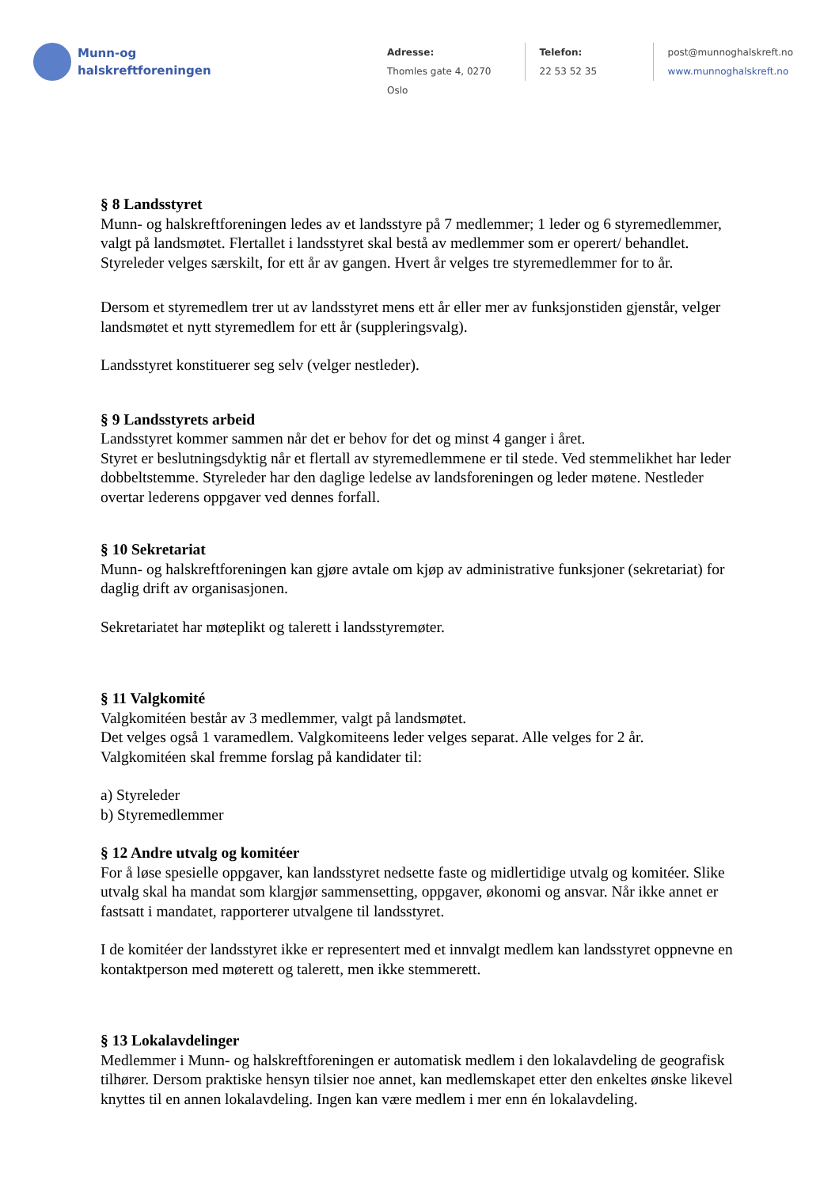Munn-og
halskreftforeningen
Adresse:
Thomles gate 4, 0270 Oslo
Telefon:
22 53 52 35
post@munnoghalskreft.no
www.munnoghalskreft.no
§ 8 Landsstyret
Munn- og halskreftforeningen ledes av et landsstyre på 7 medlemmer; 1 leder og 6 styremedlemmer, valgt på landsmøtet. Flertallet i landsstyret skal bestå av medlemmer som er operert/ behandlet. Styreleder velges særskilt, for ett år av gangen. Hvert år velges tre styremedlemmer for to år.
Dersom et styremedlem trer ut av landsstyret mens ett år eller mer av funksjonstiden gjenstår, velger landsmøtet et nytt styremedlem for ett år (suppleringsvalg).
Landsstyret konstituerer seg selv (velger nestleder).
§ 9 Landsstyrets arbeid
Landsstyret kommer sammen når det er behov for det og minst 4 ganger i året.
Styret er beslutningsdyktig når et flertall av styremedlemmene er til stede. Ved stemmelikhet har leder dobbeltstemme. Styreleder har den daglige ledelse av landsforeningen og leder møtene. Nestleder overtar lederens oppgaver ved dennes forfall.
§ 10 Sekretariat
Munn- og halskreftforeningen kan gjøre avtale om kjøp av administrative funksjoner (sekretariat) for daglig drift av organisasjonen.
Sekretariatet har møteplikt og talerett i landsstyremøter.
§ 11 Valgkomité
Valgkomitéen består av 3 medlemmer, valgt på landsmøtet.
Det velges også 1 varamedlem. Valgkomiteens leder velges separat. Alle velges for 2 år.
Valgkomitéen skal fremme forslag på kandidater til:
a) Styreleder
b) Styremedlemmer
§ 12 Andre utvalg og komitéer
For å løse spesielle oppgaver, kan landsstyret nedsette faste og midlertidige utvalg og komitéer. Slike utvalg skal ha mandat som klargjør sammensetting, oppgaver, økonomi og ansvar. Når ikke annet er fastsatt i mandatet, rapporterer utvalgene til landsstyret.
I de komitéer der landsstyret ikke er representert med et innvalgt medlem kan landsstyret oppnevne en kontaktperson med møterett og talerett, men ikke stemmerett.
§ 13 Lokalavdelinger
Medlemmer i Munn- og halskreftforeningen er automatisk medlem i den lokalavdeling de geografisk tilhører. Dersom praktiske hensyn tilsier noe annet, kan medlemskapet etter den enkeltes ønske likevel knyttes til en annen lokalavdeling. Ingen kan være medlem i mer enn én lokalavdeling.